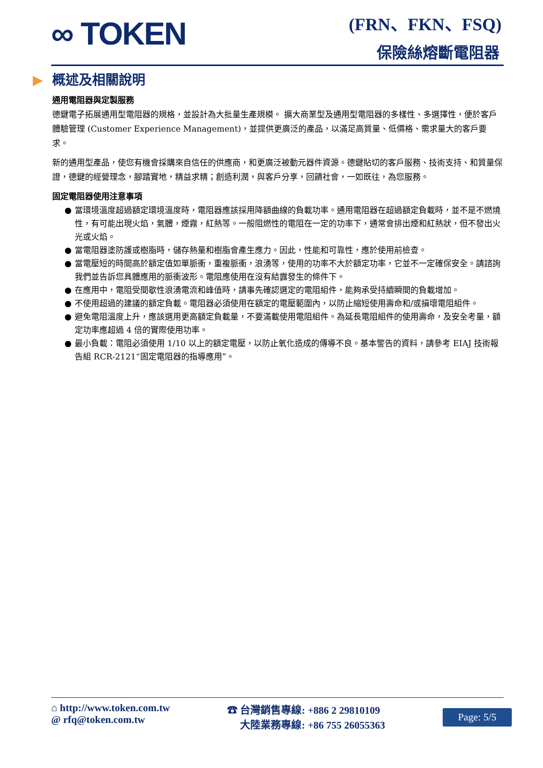∞ TOKEN (FRN、FKN、FSQ)
保險絲熔斷電阻器
▶ 概述及相關說明
通用電阻器與定製服務
德鍵電子拓展通用型電阻器的規格，並設計為大批量生產規模。 擴大商業型及通用型電阻器的多樣性、多選擇性，便於客戶體驗管理 (Customer Experience Management)，並提供更廣泛的產品，以滿足高質量、低價格、需求量大的客戶要求。
新的通用型產品，使您有機會採購來自信任的供應商，和更廣泛被動元器件資源。德鍵貼切的客戶服務、技術支持、和質量保證，德鍵的經營理念，腳踏實地，精益求精；創造利潤，與客戶分享，回饋社會，一如既往，為您服務。
固定電阻器使用注意事項
● 當環境溫度超過額定環境溫度時，電阻器應該採用降額曲線的負載功率。通用電阻器在超過額定負載時，並不是不燃燒性，有可能出現火焰，氣體，煙霧，紅熱等。一般阻燃性的電阻在一定的功率下，通常會排出煙和紅熱狀，但不發出火光或火焰。
● 當電阻器塗防護或樹脂時，儲存熱量和樹脂會產生應力。因此，性能和可靠性，應於使用前檢查。
● 當電壓短的時間高於額定值如單脈衝，重複脈衝，浪湧等，使用的功率不大於額定功率，它並不一定確保安全。請諮詢我們並告訴您具體應用的脈衝波形。電阻應使用在沒有結露發生的條件下。
● 在應用中，電阻受間歇性浪湧電流和峰值時，請事先確認選定的電阻組件，能夠承受持續瞬間的負載增加。
● 不使用超過的建議的額定負載。電阻器必須使用在額定的電壓範圍內，以防止縮短使用壽命和/或損壞電阻組件。
● 避免電阻溫度上升，應該選用更高額定負載量，不要滿載使用電阻組件。為延長電阻組件的使用壽命，及安全考量，額定功率應超過 4 倍的實際使用功率。
● 最小負載：電阻必須使用 1/10 以上的額定電壓，以防止氧化造成的傳導不良。基本警告的資料，請參考 EIAJ 技術報告組 RCR-2121“固定電阻器的指導應用”。
⌂ http://www.token.com.tw
@ rfq@token.com.tw
☎ 台灣銷售專線: +886 2 29810109
　 大陸業務專線: +86 755 26055363
Page: 5/5